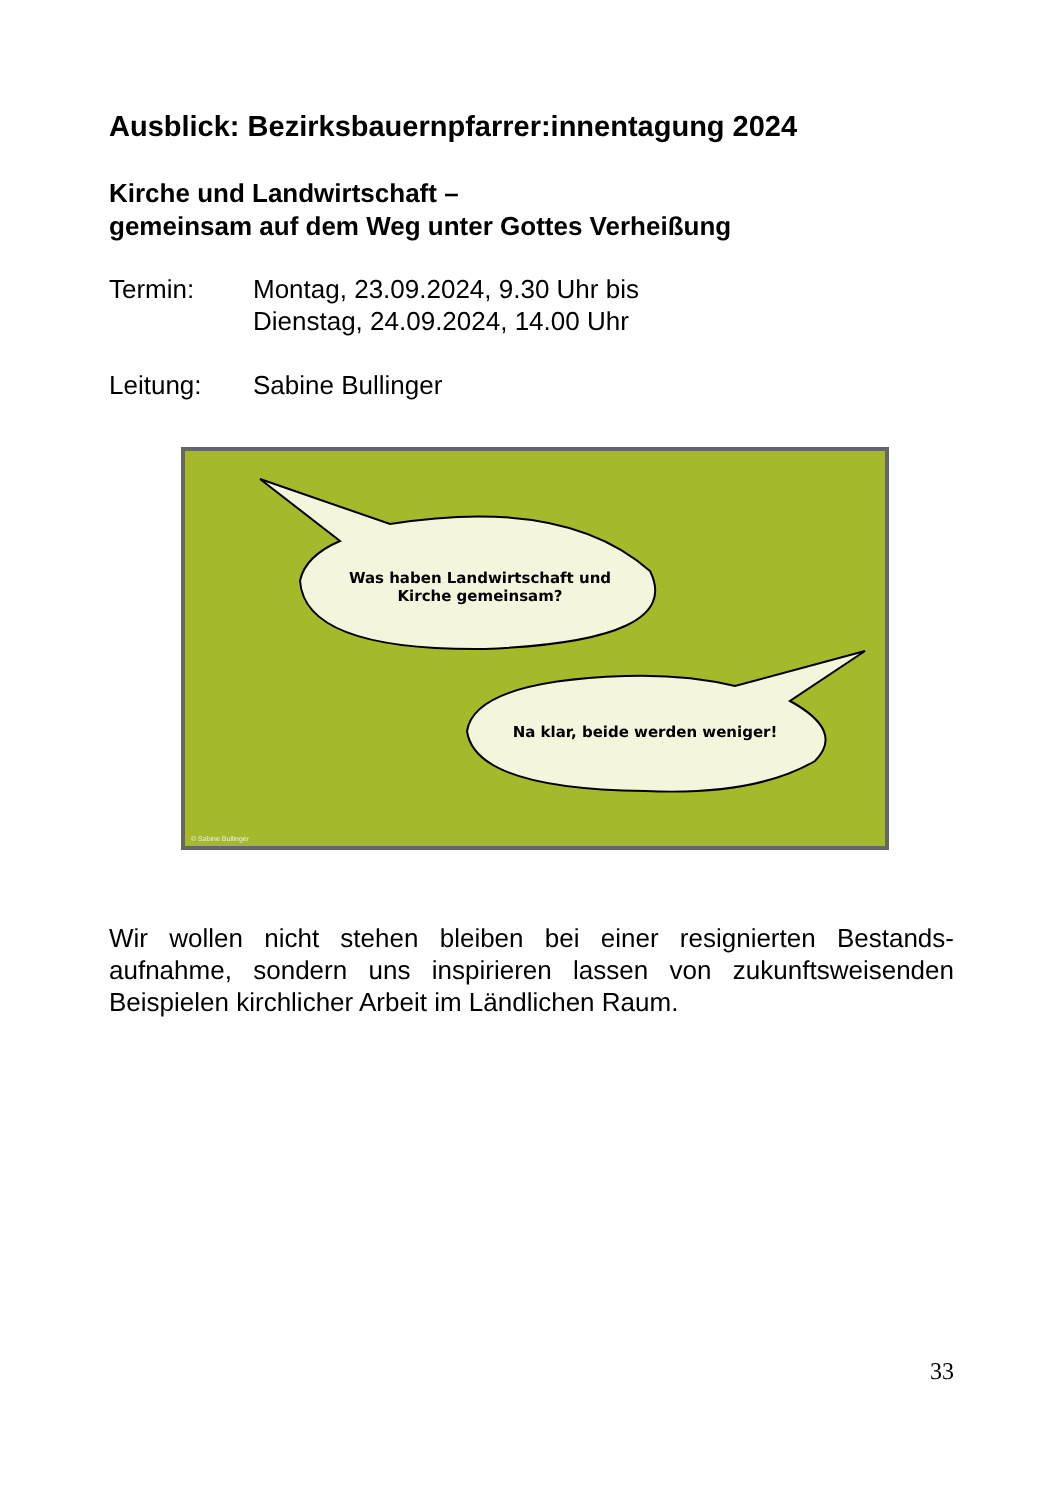Ausblick: Bezirksbauernpfarrer:innentagung 2024
Kirche und Landwirtschaft –
gemeinsam auf dem Weg unter Gottes Verheißung
Termin: Montag, 23.09.2024, 9.30 Uhr bis
Dienstag, 24.09.2024, 14.00 Uhr
Leitung: Sabine Bullinger
Was haben Landwirtschaft und Kirche gemeinsam?
Na klar, beide werden weniger!
© Sabine Bullinger
Wir wollen nicht stehen bleiben bei einer resignierten Bestands-aufnahme, sondern uns inspirieren lassen von zukunftsweisenden Beispielen kirchlicher Arbeit im Ländlichen Raum.
33